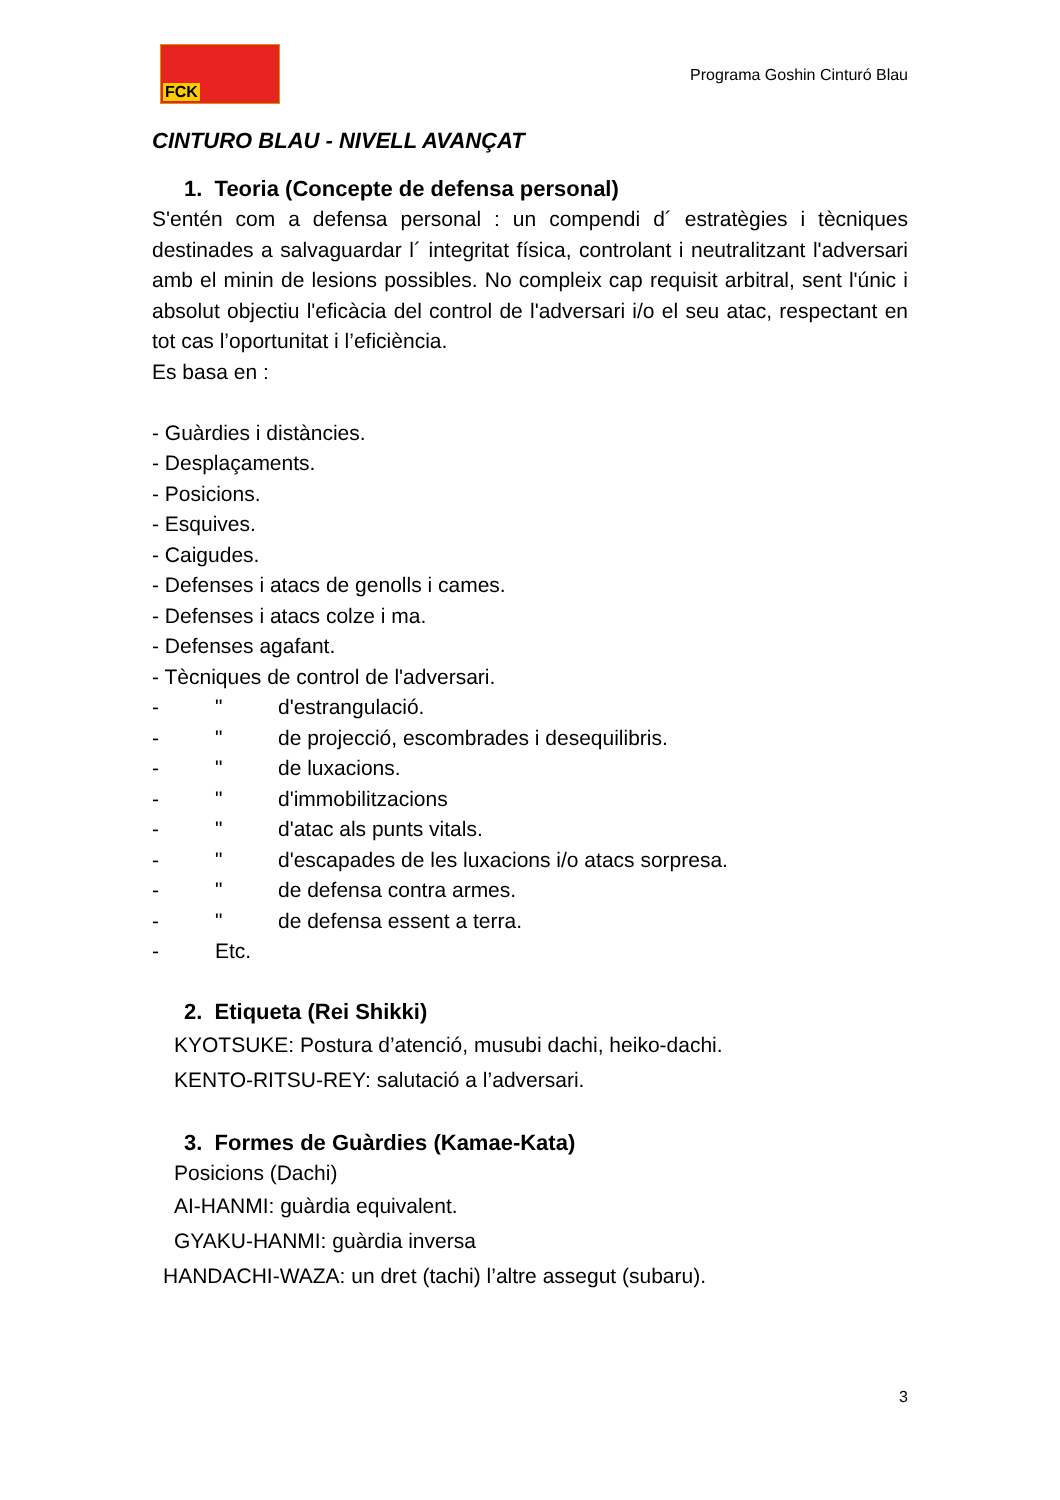FCK
Programa Goshin Cinturó Blau
CINTURO BLAU - NIVELL AVANÇAT
1. Teoria (Concepte de defensa personal)
S'entén com a defensa personal : un compendi d´ estratègies i tècniques destinades a salvaguardar l´ integritat física, controlant i neutralitzant l'adversari amb el minin de lesions possibles. No compleix cap requisit arbitral, sent l'únic i absolut objectiu l'eficàcia del control de l'adversari i/o el seu atac, respectant en tot cas l’oportunitat i l’eficiència.
Es basa en :
- Guàrdies i distàncies.
- Desplaçaments.
- Posicions.
- Esquives.
- Caigudes.
- Defenses i atacs de genolls i cames.
- Defenses i atacs colze i ma.
- Defenses agafant.
- Tècniques de control de l'adversari.
- " d'estrangulació.
- " de projecció, escombrades i desequilibris.
- " de luxacions.
- " d'immobilitzacions
- " d'atac als punts vitals.
- " d'escapades de les luxacions i/o atacs sorpresa.
- " de defensa contra armes.
- " de defensa essent a terra.
- Etc.
2. Etiqueta (Rei Shikki)
KYOTSUKE: Postura d’atenció, musubi dachi, heiko-dachi.
KENTO-RITSU-REY: salutació a l’adversari.
3. Formes de Guàrdies (Kamae-Kata)
Posicions (Dachi)
AI-HANMI: guàrdia equivalent.
GYAKU-HANMI: guàrdia inversa
HANDACHI-WAZA: un dret (tachi) l’altre assegut (subaru).
3